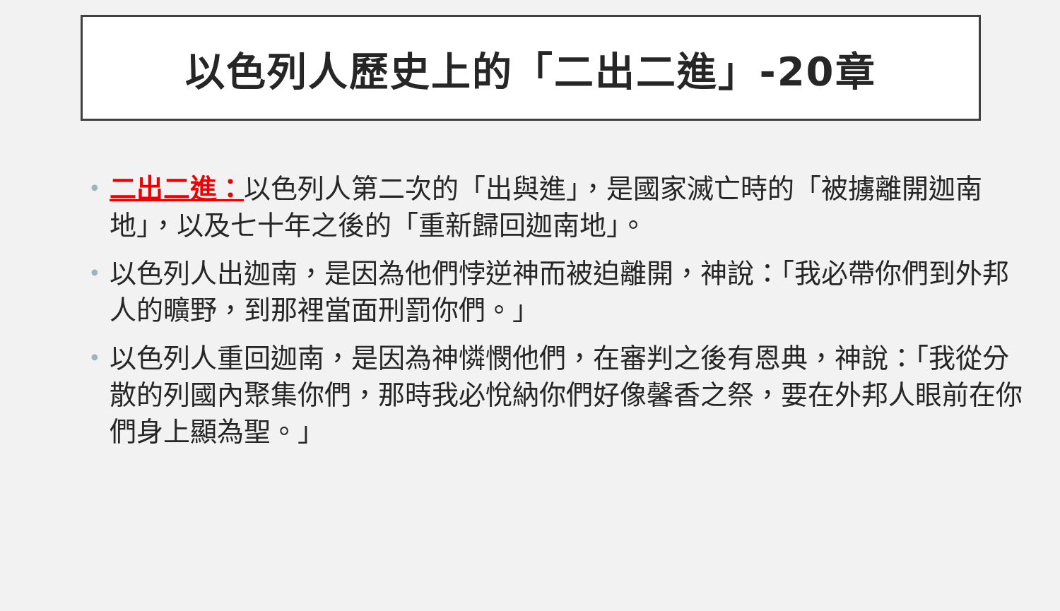以色列人歷史上的「二出二進」-20章
• 二出二進：以色列人第二次的「出與進」，是國家滅亡時的「被擄離開迦南地」，以及七十年之後的「重新歸回迦南地」。
• 以色列人出迦南，是因為他們悖逆神而被迫離開，神說：「我必帶你們到外邦人的曠野，到那裡當面刑罰你們。」
• 以色列人重回迦南，是因為神憐憫他們，在審判之後有恩典，神說：「我從分散的列國內聚集你們，那時我必悅納你們好像馨香之祭，要在外邦人眼前在你們身上顯為聖。」